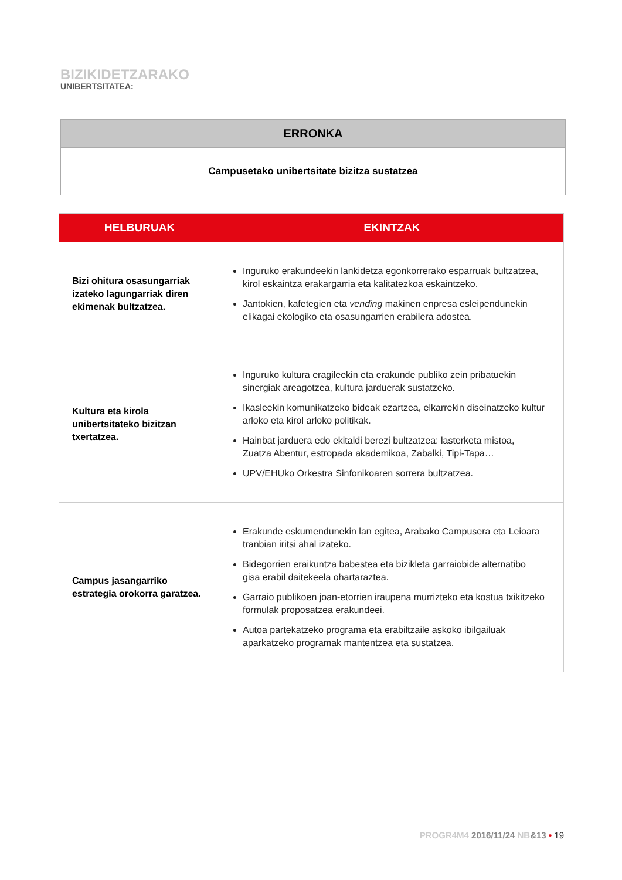BIZIKIDETZARAKO
UNIBERTSITATEA:
| ERRONKA |
| --- |
| Campusetako unibertsitate bizitza sustatzea |
| HELBURUAK | EKINTZAK |
| --- | --- |
| Bizi ohitura osasungarriak izateko lagungarriak diren ekimenak bultzatzea. | Inguruko erakundeekin lankidetza egonkorrerako esparruak bultzatzea, kirol eskaintza erakargarria eta kalitatezkoa eskaintzeko. Jantokien, kafetegien eta vending makinen enpresa esleipendunekin elikagai ekologiko eta osasungarrien erabilera adostea. |
| Kultura eta kirola unibertsitateko bizitzan txertatzea. | Inguruko kultura eragileekin eta erakunde publiko zein pribatuekin sinergiak areagotzea, kultura jarduerak sustatzeko. Ikasleekin komunikatzeko bideak ezartzea, elkarrekin diseinatzeko kultur arloko eta kirol arloko politikak. Hainbat jarduera edo ekitaldi berezi bultzatzea: lasterketa mistoa, Zuatza Abentur, estropada akademikoa, Zabalki, Tipi-Tapa… UPV/EHUko Orkestra Sinfonikoaren sorrera bultzatzea. |
| Campus jasangarriko estrategia orokorra garatzea. | Erakunde eskumendunekin lan egitea, Arabako Campusera eta Leioara tranbian iritsi ahal izateko. Bidegorrien eraikuntza babestea eta bizikleta garraiobide alternatibo gisa erabil daitekeela ohartaraztea. Garraio publikoen joan-etorrien iraupena murrizteko eta kostua txikitzeko formulak proposatzea erakundeei. Autoa partekatzeko programa eta erabiltzaile askoko ibilgailuak aparkatzeko programak mantentzea eta sustatzea. |
PROGR4M4 2016/11/24 NB&13 • 19